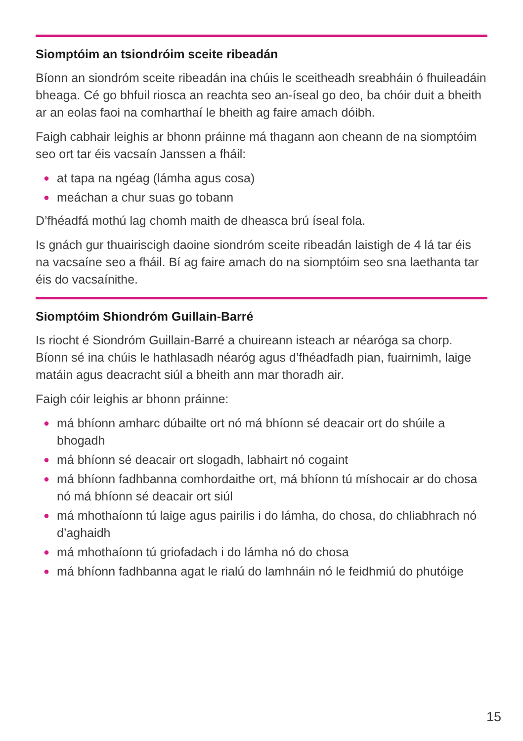Siomptóim an tsiondróim sceite ribeadán
Bíonn an siondróm sceite ribeadán ina chúis le sceitheadh sreabháin ó fhuileadáin bheaga. Cé go bhfuil riosca an reachta seo an-íseal go deo, ba chóir duit a bheith ar an eolas faoi na comharthaí le bheith ag faire amach dóibh.
Faigh cabhair leighis ar bhonn práinne má thagann aon cheann de na siomptóim seo ort tar éis vacsaín Janssen a fháil:
● at tapa na ngéag (lámha agus cosa)
● meáchan a chur suas go tobann
D’fhéadfá mothú lag chomh maith de dheasca brú íseal fola.
Is gnách gur thuairiscigh daoine siondróm sceite ribeadán laistigh de 4 lá tar éis na vacsaíne seo a fháil. Bí ag faire amach do na siomptóim seo sna laethanta tar éis do vacsaínithe.
Siomptóim Shiondróm Guillain-Barré
Is riocht é Siondróm Guillain-Barré a chuireann isteach ar néaróga sa chorp. Bíonn sé ina chúis le hathlasadh néaróg agus d’fhéadfadh pian, fuairnimh, laige matáin agus deacracht siúl a bheith ann mar thoradh air.
Faigh cóir leighis ar bhonn práinne:
● má bhíonn amharc dúbailte ort nó má bhíonn sé deacair ort do shúile a bhogadh
● má bhíonn sé deacair ort slogadh, labhairt nó cogaint
● má bhíonn fadhbanna comhordaithe ort, má bhíonn tú míshocair ar do chosa nó má bhíonn sé deacair ort siúl
● má mhothaíonn tú laige agus pairilis i do lámha, do chosa, do chliabhrach nó d’aghaidh
● má mhothaíonn tú griofadach i do lámha nó do chosa
● má bhíonn fadhbanna agat le rialú do lamhnáin nó le feidhmiú do phutóige
15